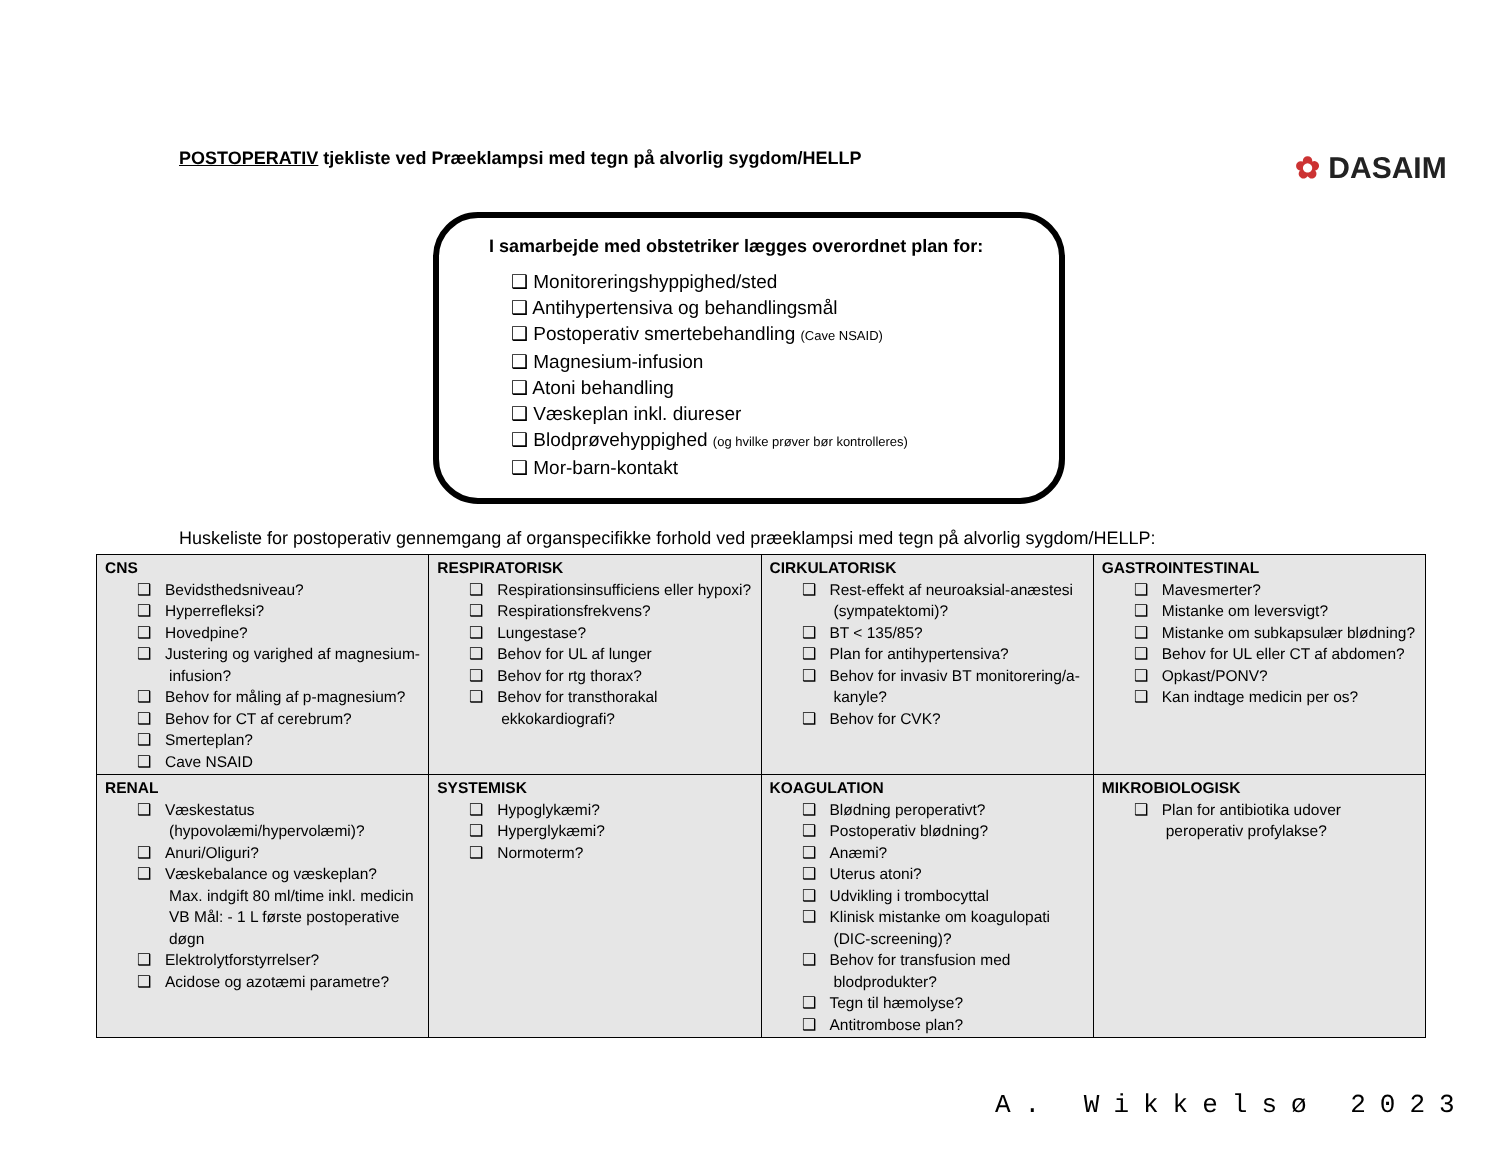POSTOPERATIV tjekliste ved Præeklampsi med tegn på alvorlig sygdom/HELLP
✿ DASAIM
I samarbejde med obstetriker lægges overordnet plan for:
❑ Monitoreringshyppighed/sted
❑ Antihypertensiva og behandlingsmål
❑ Postoperativ smertebehandling (Cave NSAID)
❑ Magnesium-infusion
❑ Atoni behandling
❑ Væskeplan inkl. diureser
❑ Blodprøvehyppighed (og hvilke prøver bør kontrolleres)
❑ Mor-barn-kontakt
Huskeliste for postoperativ gennemgang af organspecifikke forhold ved præeklampsi med tegn på alvorlig sygdom/HELLP:
| CNS ❑ Bevidsthedsniveau? ❑ Hyperrefleksi? ❑ Hovedpine? ❑ Justering og varighed af magnesium-infusion? ❑ Behov for måling af p-magnesium? ❑ Behov for CT af cerebrum? ❑ Smerteplan? ❑ Cave NSAID | RESPIRATORISK ❑ Respirationsinsufficiens eller hypoxi? ❑ Respirationsfrekvens? ❑ Lungestase? ❑ Behov for UL af lunger ❑ Behov for rtg thorax? ❑ Behov for transthorakal ekkokardiografi? | CIRKULATORISK ❑ Rest-effekt af neuroaksial-anæstesi (sympatektomi)? ❑ BT < 135/85? ❑ Plan for antihypertensiva? ❑ Behov for invasiv BT monitorering/a-kanyle? ❑ Behov for CVK? | GASTROINTESTINAL ❑ Mavesmerter? ❑ Mistanke om leversvigt? ❑ Mistanke om subkapsulær blødning? ❑ Behov for UL eller CT af abdomen? ❑ Opkast/PONV? ❑ Kan indtage medicin per os? |
| RENAL ❑ Væskestatus (hypovolæmi/hypervolæmi)? ❑ Anuri/Oliguri? ❑ Væskebalance og væskeplan? Max. indgift 80 ml/time inkl. medicin VB Mål: - 1 L første postoperative døgn ❑ Elektrolytforstyrrelser? ❑ Acidose og azotæmi parametre? | SYSTEMISK ❑ Hypoglykæmi? ❑ Hyperglykæmi? ❑ Normoterm? | KOAGULATION ❑ Blødning peroperativt? ❑ Postoperativ blødning? ❑ Anæmi? ❑ Uterus atoni? ❑ Udvikling i trombocyttal ❑ Klinisk mistanke om koagulopati (DIC-screening)? ❑ Behov for transfusion med blodprodukter? ❑ Tegn til hæmolyse? ❑ Antitrombose plan? | MIKROBIOLOGISK ❑ Plan for antibiotika udover peroperativ profylakse? |
A. Wikkelsø 2023